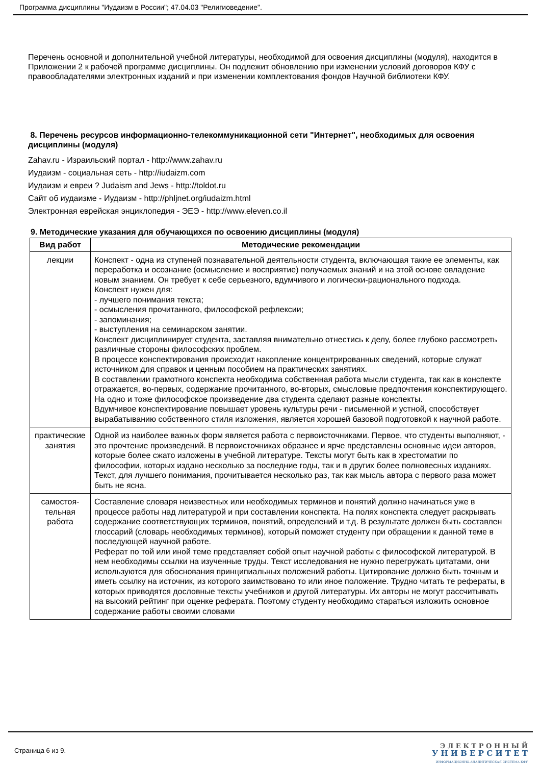Программа дисциплины "Иудаизм в России"; 47.04.03 "Религиоведение".
Перечень основной и дополнительной учебной литературы, необходимой для освоения дисциплины (модуля), находится в Приложении 2 к рабочей программе дисциплины. Он подлежит обновлению при изменении условий договоров КФУ с правообладателями электронных изданий и при изменении комплектования фондов Научной библиотеки КФУ.
8. Перечень ресурсов информационно-телекоммуникационной сети "Интернет", необходимых для освоения дисциплины (модуля)
Zahav.ru - Израильский портал - http://www.zahav.ru
Иудаизм - социальная сеть - http://iudaizm.com
Иудаизм и евреи ? Judaism and Jews - http://toldot.ru
Сайт об иудаизме - Иудаизм - http://phljnet.org/iudaizm.html
Электронная еврейская энциклопедия - ЭЕЭ - http://www.eleven.co.il
9. Методические указания для обучающихся по освоению дисциплины (модуля)
| Вид работ | Методические рекомендации |
| --- | --- |
| лекции | Конспект - одна из ступеней познавательной деятельности студента, включающая такие ее элементы, как переработка и осознание (осмысление и восприятие) получаемых знаний и на этой основе овладение новым знанием. Он требует к себе серьезного, вдумчивого и логически-рационального подхода. Конспект нужен для: - лучшего понимания текста; - осмысления прочитанного, философской рефлексии; - запоминания; - выступления на семинарском занятии. Конспект дисциплинирует студента, заставляя внимательно отнестись к делу, более глубоко рассмотреть различные стороны философских проблем. В процессе конспектирования происходит накопление концентрированных сведений, которые служат источником для справок и ценным пособием на практических занятиях. В составлении грамотного конспекта необходима собственная работа мысли студента, так как в конспекте отражается, во-первых, содержание прочитанного, во-вторых, смысловые предпочтения конспектирующего. На одно и тоже философское произведение два студента сделают разные конспекты. Вдумчивое конспектирование повышает уровень культуры речи - письменной и устной, способствует вырабатыванию собственного стиля изложения, является хорошей базовой подготовкой к научной работе. |
| практические занятия | Одной из наиболее важных форм является работа с первоисточниками. Первое, что студенты выполняют, - это прочтение произведений. В первоисточниках образнее и ярче представлены основные идеи авторов, которые более сжато изложены в учебной литературе. Тексты могут быть как в хрестоматии по философии, которых издано несколько за последние годы, так и в других более полновесных изданиях. Текст, для лучшего понимания, прочитывается несколько раз, так как мысль автора с первого раза может быть не ясна. |
| самостоя- тельная работа | Составление словаря неизвестных или необходимых терминов и понятий должно начинаться уже в процессе работы над литературой и при составлении конспекта. На полях конспекта следует раскрывать содержание соответствующих терминов, понятий, определений и т.д. В результате должен быть составлен глоссарий (словарь необходимых терминов), который поможет студенту при обращении к данной теме в последующей научной работе. Реферат по той или иной теме представляет собой опыт научной работы с философской литературой. В нем необходимы ссылки на изученные труды. Текст исследования не нужно перегружать цитатами, они используются для обоснования принципиальных положений работы. Цитирование должно быть точным и иметь ссылку на источник, из которого заимствовано то или иное положение. Трудно читать те рефераты, в которых приводятся дословные тексты учебников и другой литературы. Их авторы не могут рассчитывать на высокий рейтинг при оценке реферата. Поэтому студенту необходимо стараться изложить основное содержание работы своими словами |
Страница 6 из 9.
Э Л Е К Т Р О Н Н Ы Й
У Н И В Е Р С И Т Е Т
ИНФОРМАЦИОННО-АНАЛИТИЧЕСКАЯ СИСТЕМА КФУ